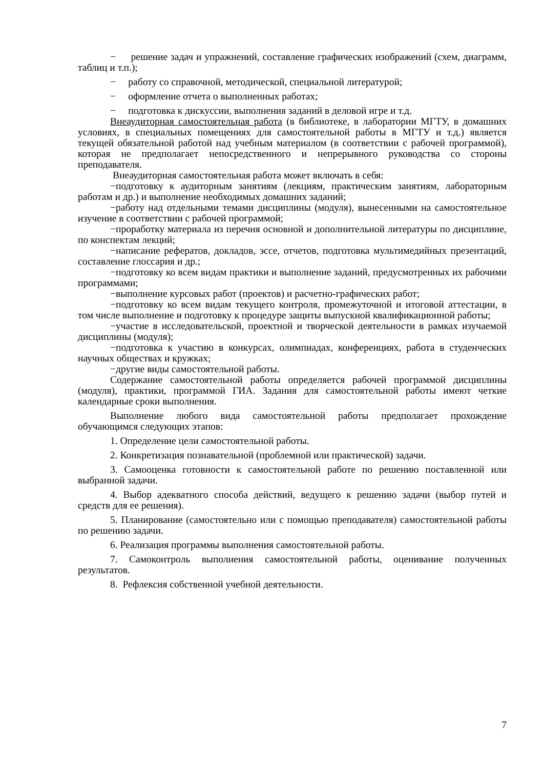− решение задач и упражнений, составление графических изображений (схем, диаграмм, таблиц и т.п.);
− работу со справочной, методической, специальной литературой;
− оформление отчета о выполненных работах;
− подготовка к дискуссии, выполнения заданий в деловой игре и т.д.
Внеаудиторная самостоятельная работа (в библиотеке, в лаборатории МГТУ, в домашних условиях, в специальных помещениях для самостоятельной работы в МГТУ и т.д.) является текущей обязательной работой над учебным материалом (в соответствии с рабочей программой), которая не предполагает непосредственного и непрерывного руководства со стороны преподавателя.
Внеаудиторная самостоятельная работа может включать в себя:
−подготовку к аудиторным занятиям (лекциям, практическим занятиям, лабораторным работам и др.) и выполнение необходимых домашних заданий;
−работу над отдельными темами дисциплины (модуля), вынесенными на самостоятельное изучение в соответствии с рабочей программой;
−проработку материала из перечня основной и дополнительной литературы по дисциплине, по конспектам лекций;
−написание рефератов, докладов, эссе, отчетов, подготовка мультимедийных презентаций, составление глоссария и др.;
−подготовку ко всем видам практики и выполнение заданий, предусмотренных их рабочими программами;
−выполнение курсовых работ (проектов) и расчетно-графических работ;
−подготовку ко всем видам текущего контроля, промежуточной и итоговой аттестации, в том числе выполнение и подготовку к процедуре защиты выпускной квалификационной работы;
−участие в исследовательской, проектной и творческой деятельности в рамках изучаемой дисциплины (модуля);
−подготовка к участию в конкурсах, олимпиадах, конференциях, работа в студенческих научных обществах и кружках;
−другие виды самостоятельной работы.
Содержание самостоятельной работы определяется рабочей программой дисциплины (модуля), практики, программой ГИА. Задания для самостоятельной работы имеют четкие календарные сроки выполнения.
Выполнение любого вида самостоятельной работы предполагает прохождение обучающимся следующих этапов:
1. Определение цели самостоятельной работы.
2. Конкретизация познавательной (проблемной или практической) задачи.
3. Самооценка готовности к самостоятельной работе по решению поставленной или выбранной задачи.
4. Выбор адекватного способа действий, ведущего к решению задачи (выбор путей и средств для ее решения).
5. Планирование (самостоятельно или с помощью преподавателя) самостоятельной работы по решению задачи.
6. Реализация программы выполнения самостоятельной работы.
7. Самоконтроль выполнения самостоятельной работы, оценивание полученных результатов.
8. Рефлексия собственной учебной деятельности.
7